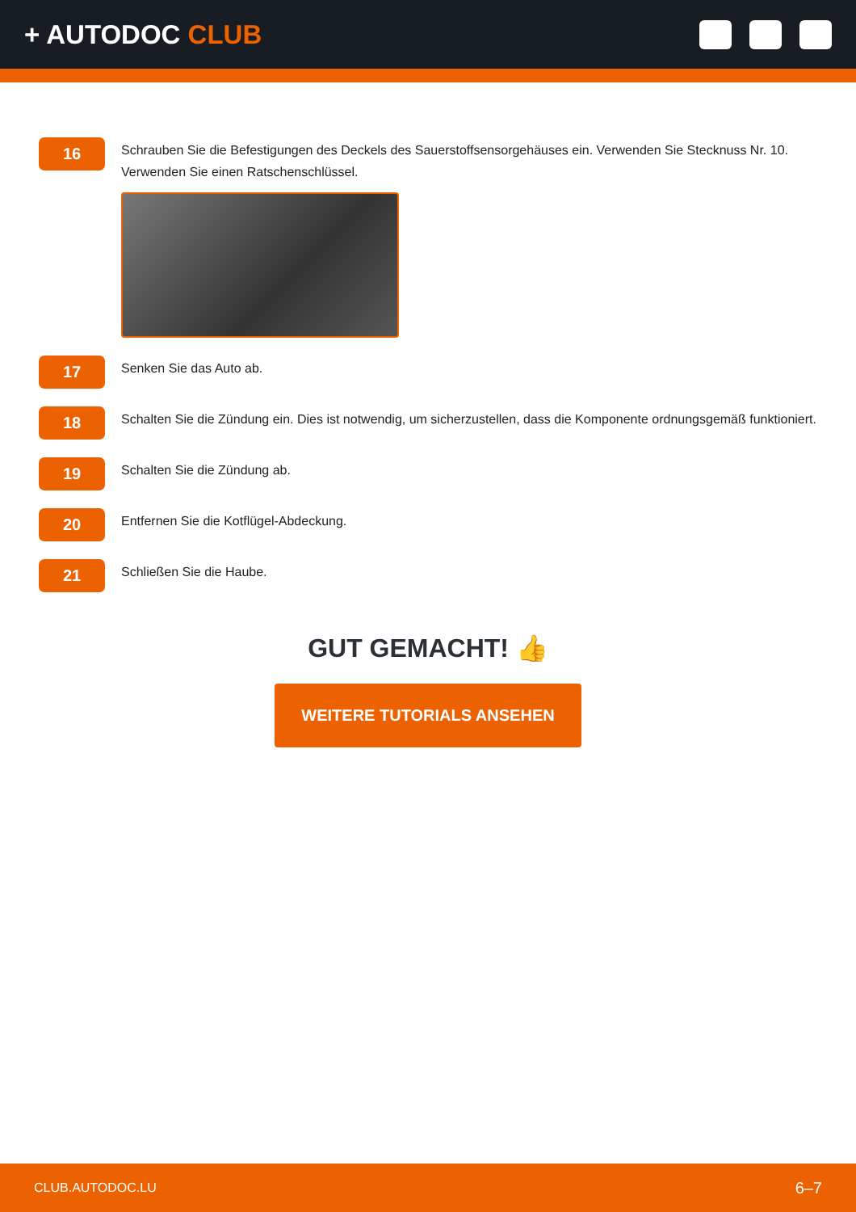+ AUTODOC CLUB
16
Schrauben Sie die Befestigungen des Deckels des Sauerstoffsensorgehäuses ein. Verwenden Sie Stecknuss Nr. 10. Verwenden Sie einen Ratschenschlüssel.
17
Senken Sie das Auto ab.
18
Schalten Sie die Zündung ein. Dies ist notwendig, um sicherzustellen, dass die Komponente ordnungsgemäß funktioniert.
19
Schalten Sie die Zündung ab.
20
Entfernen Sie die Kotflügel-Abdeckung.
21
Schließen Sie die Haube.
GUT GEMACHT! 👍
WEITERE TUTORIALS ANSEHEN
CLUB.AUTODOC.LU 6–7